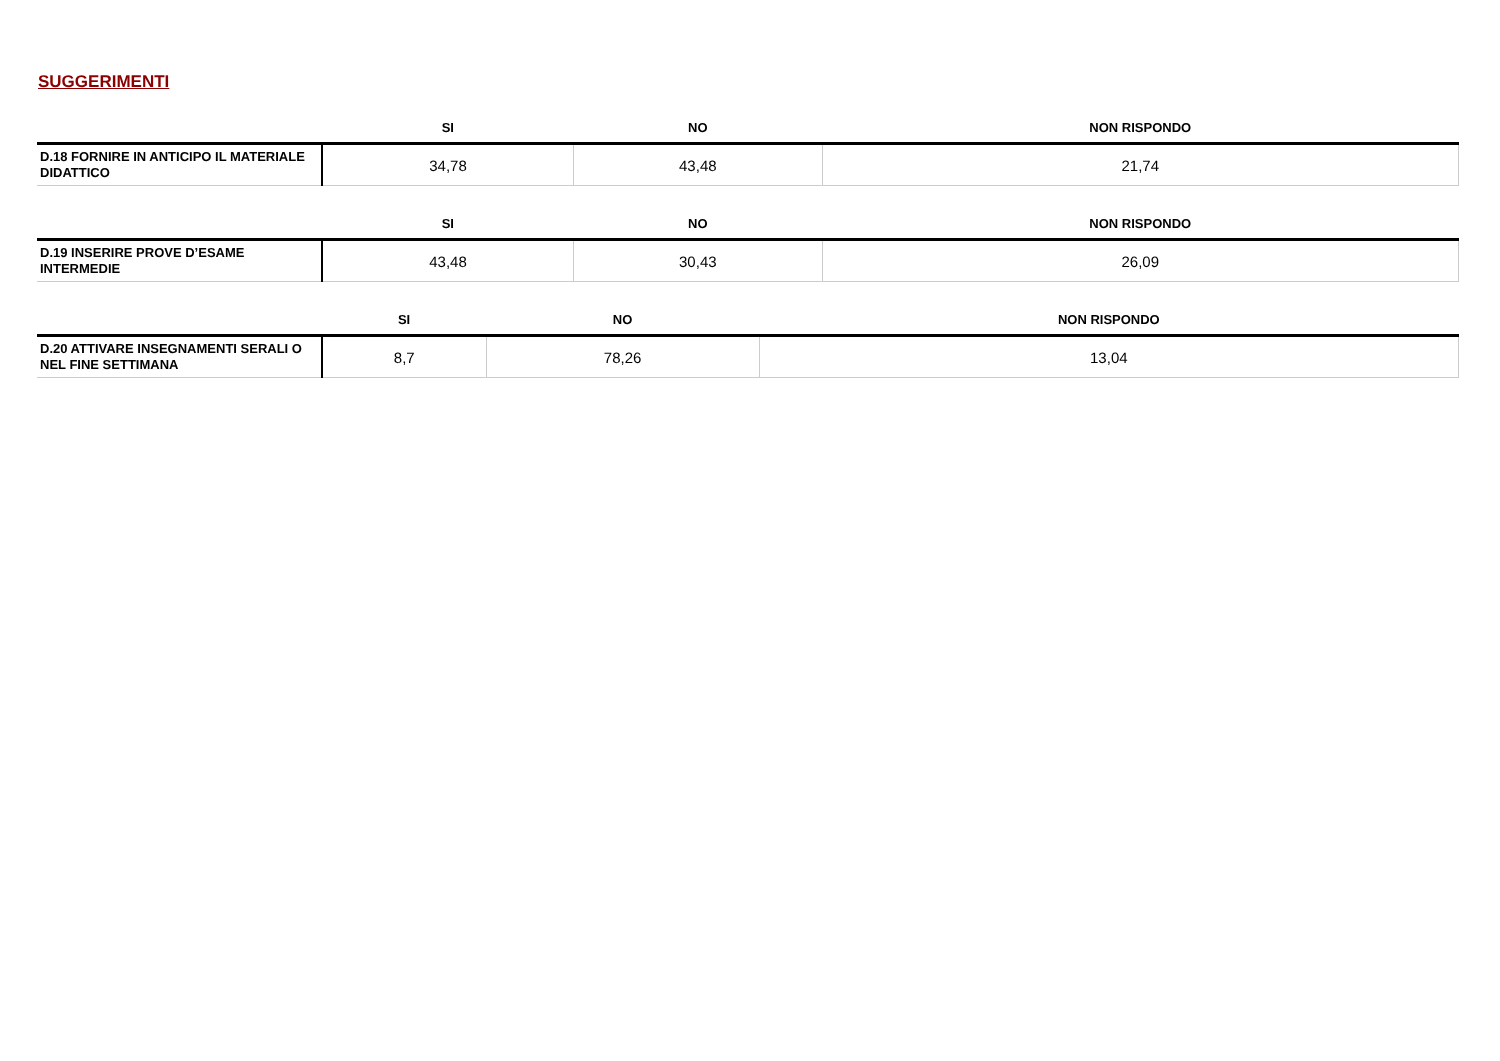SUGGERIMENTI
| | SI | NO | NON RISPONDO |
| --- | --- | --- | --- |
| D.18 FORNIRE IN ANTICIPO IL MATERIALE DIDATTICO | 34,78 | 43,48 | 21,74 |
| | SI | NO | NON RISPONDO |
| --- | --- | --- | --- |
| D.19 INSERIRE PROVE D’ESAME INTERMEDIE | 43,48 | 30,43 | 26,09 |
| | SI | NO | NON RISPONDO |
| --- | --- | --- | --- |
| D.20 ATTIVARE INSEGNAMENTI SERALI O NEL FINE SETTIMANA | 8,7 | 78,26 | 13,04 |